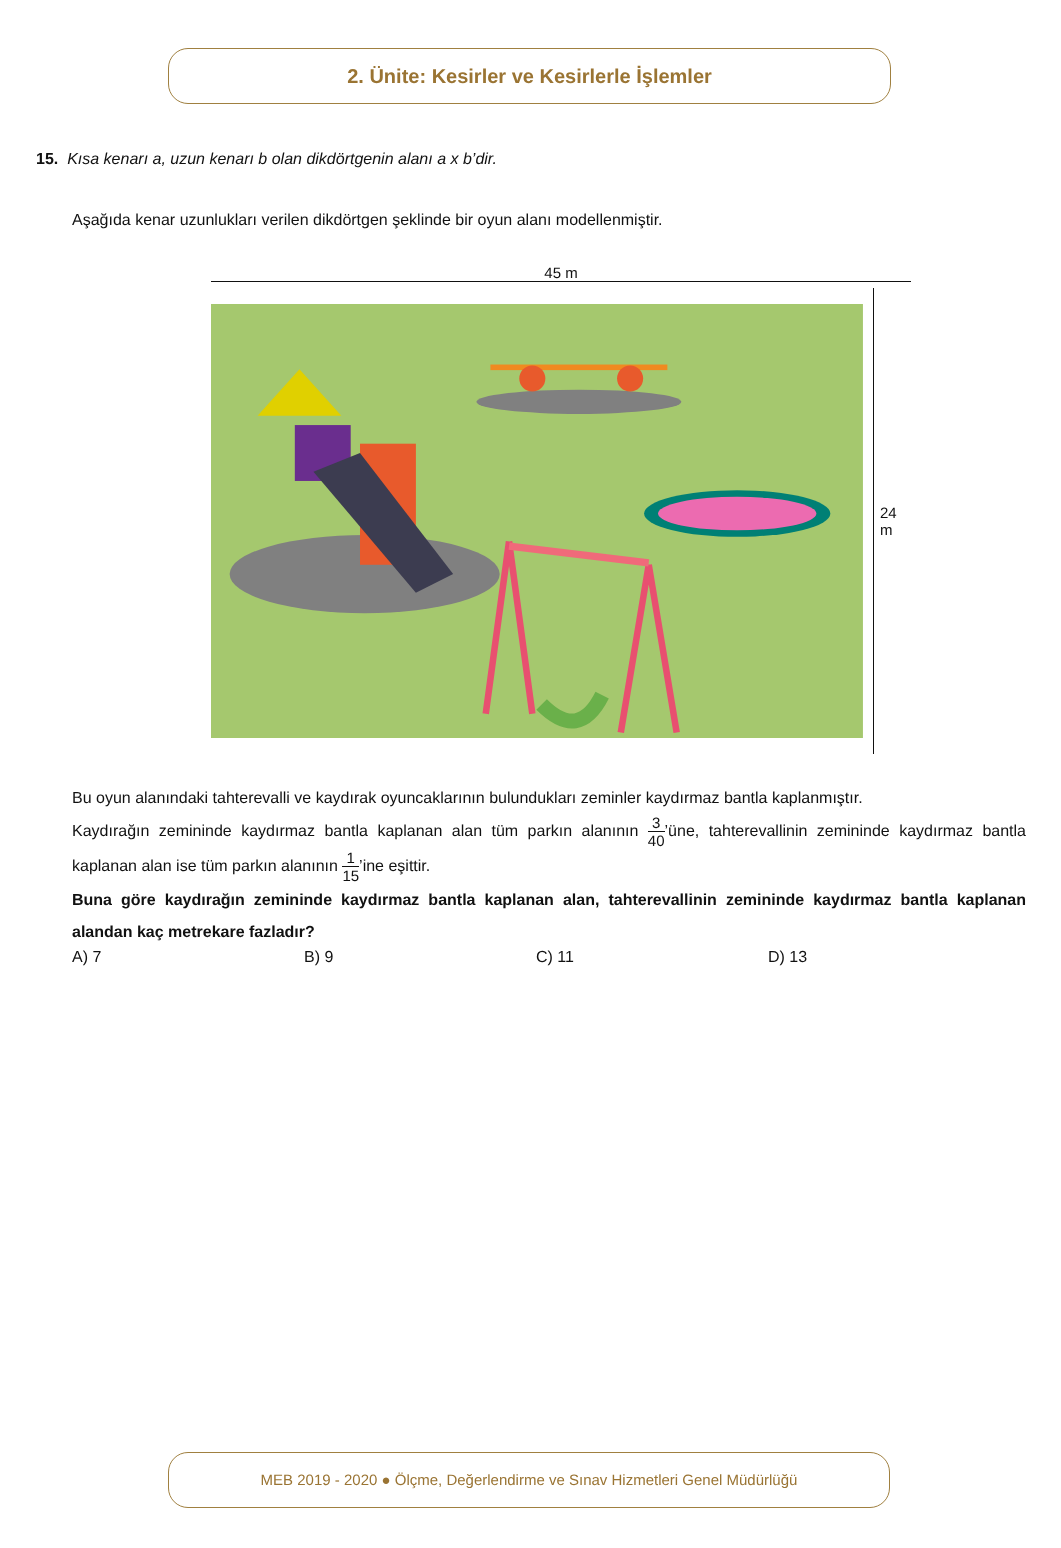2. Ünite: Kesirler ve Kesirlerle İşlemler
15. Kısa kenarı a, uzun kenarı b olan dikdörtgenin alanı a x b’dir.
Aşağıda kenar uzunlukları verilen dikdörtgen şeklinde bir oyun alanı modellenmiştir.
45 m
24 m
Bu oyun alanındaki tahterevalli ve kaydırak oyuncaklarının bulundukları zeminler kaydırmaz bantla kaplanmıştır.
Kaydırağın zemininde kaydırmaz bantla kaplanan alan tüm parkın alanının 3 40’üne, tahterevallinin zemininde kaydırmaz bantla kaplanan alan ise tüm parkın alanının 1 15’ine eşittir.
Buna göre kaydırağın zemininde kaydırmaz bantla kaplanan alan, tahterevallinin zemininde kaydırmaz bantla kaplanan alandan kaç metrekare fazladır?
A) 7 B) 9 C) 11 D) 13
MEB 2019 - 2020 ● Ölçme, Değerlendirme ve Sınav Hizmetleri Genel Müdürlüğü